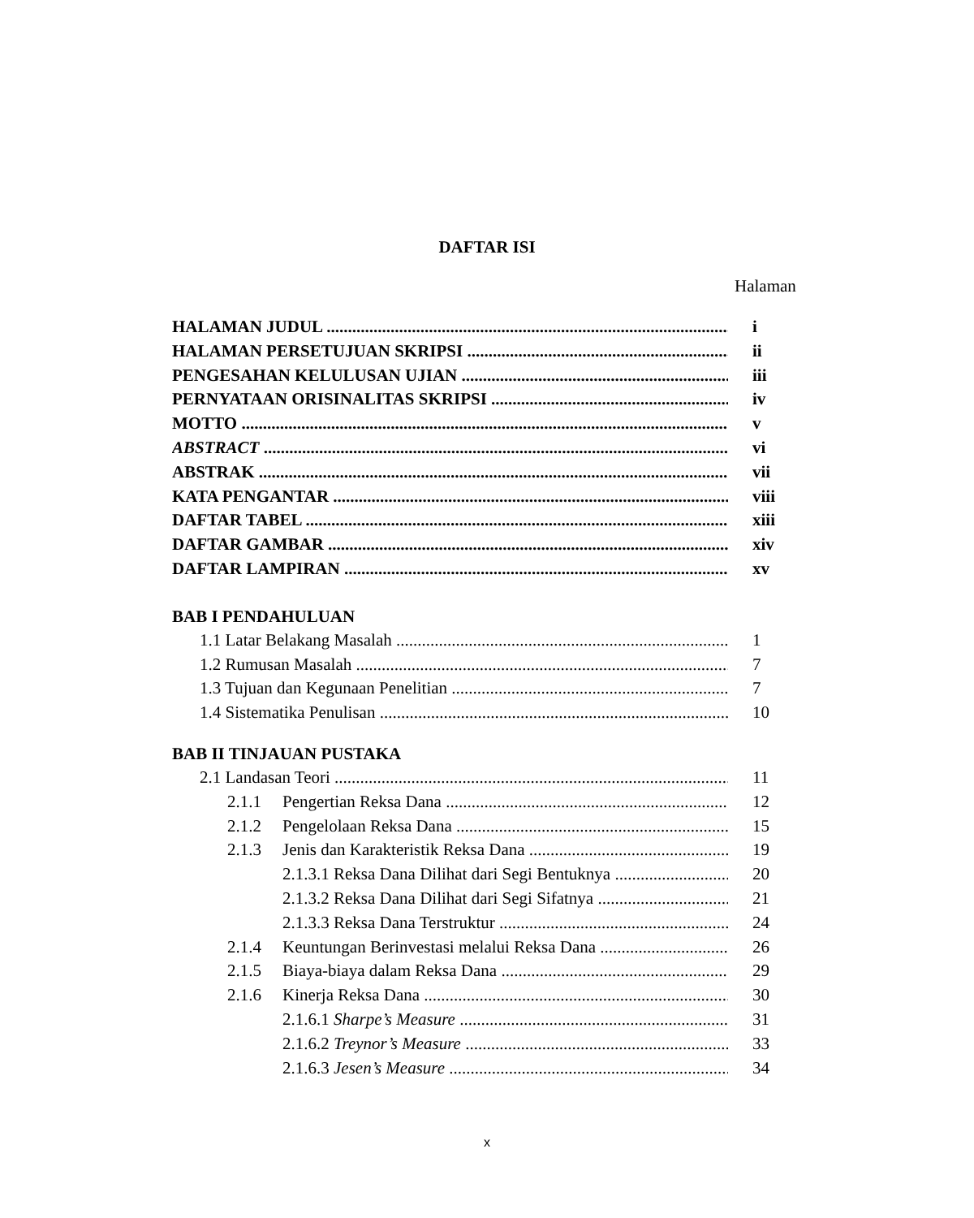DAFTAR ISI
Halaman
HALAMAN JUDUL i
HALAMAN PERSETUJUAN SKRIPSI ii
PENGESAHAN KELULUSAN UJIAN iii
PERNYATAAN ORISINALITAS SKRIPSI iv
MOTTO v
ABSTRACT vi
ABSTRAK vii
KATA PENGANTAR viii
DAFTAR TABEL xiii
DAFTAR GAMBAR xiv
DAFTAR LAMPIRAN xv
BAB I PENDAHULUAN
1.1 Latar Belakang Masalah 1
1.2 Rumusan Masalah 7
1.3 Tujuan dan Kegunaan Penelitian 7
1.4 Sistematika Penulisan 10
BAB II TINJAUAN PUSTAKA
2.1 Landasan Teori 11
2.1.1 Pengertian Reksa Dana 12
2.1.2 Pengelolaan Reksa Dana 15
2.1.3 Jenis dan Karakteristik Reksa Dana 19
2.1.3.1 Reksa Dana Dilihat dari Segi Bentuknya 20
2.1.3.2 Reksa Dana Dilihat dari Segi Sifatnya 21
2.1.3.3 Reksa Dana Terstruktur 24
2.1.4 Keuntungan Berinvestasi melalui Reksa Dana 26
2.1.5 Biaya-biaya dalam Reksa Dana 29
2.1.6 Kinerja Reksa Dana 30
2.1.6.1 Sharpe’s Measure 31
2.1.6.2 Treynor’s Measure 33
2.1.6.3 Jesen’s Measure 34
x